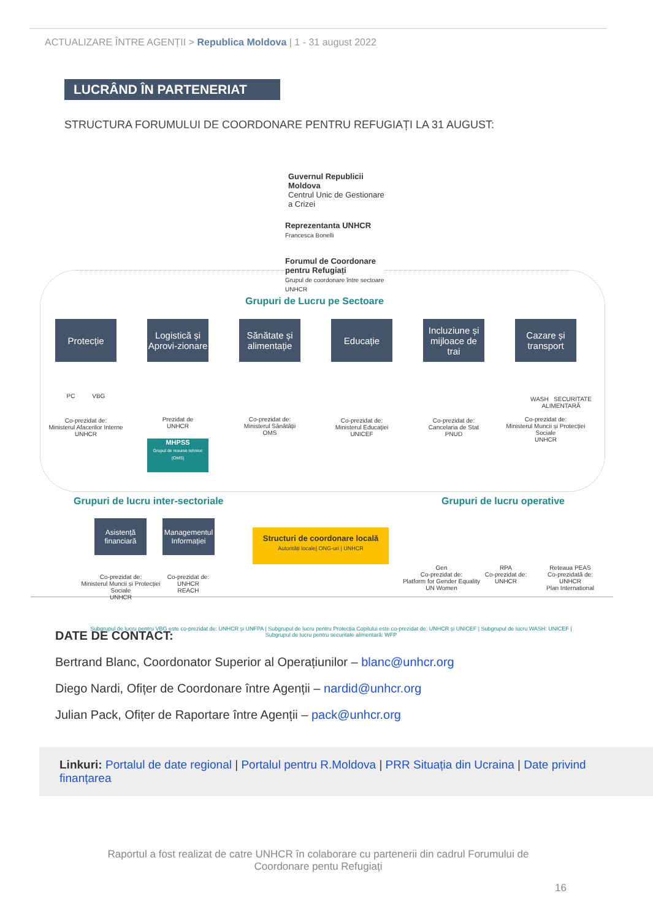ACTUALIZARE ÎNTRE AGENȚII > Republica Moldova | 1 - 31 august 2022
LUCRÂND ÎN PARTENERIAT
STRUCTURA FORUMULUI DE COORDONARE PENTRU REFUGIAȚI LA 31 AUGUST:
Guvernul Republicii
Moldova
Centrul Unic de Gestionare
a Crizei
Reprezentanta UNHCR
Francesca Bonelli
Forumul de Coordonare
pentru Refugiați
Grupul de coordonare între sectoare
UNHCR
Grupuri de Lucru pe Sectoare
Protecție
Logistică și Aprovi-zionare
Sănătate și alimentație
Educație
Incluziune și mijloace de trai
Cazare și transport
PC VBG
WASH SECURITATE ALIMENTARĂ
Co-prezidat de:
Ministerul Afacerilor Interne
UNHCR
Prezidat de
UNHCR
Co-prezidat de:
Ministerul Sănătății
OMS
Co-prezidat de:
Ministerul Educației
UNICEF
Co-prezidat de:
Cancelaria de Stat
PNUD
Co-prezidat de:
Ministerul Muncii și Protecției Sociale
UNHCR
MHPSS
Grupul de resurse tehnice (OMS)
Grupuri de lucru inter-sectoriale
Grupuri de lucru operative
Asistență financiară
Managementul Informației
Structuri de coordonare locală
Autorități locale| ONG-uri | UNHCR
Co-prezidat de:
Ministerul Muncii și Protecției Sociale
UNHCR
Co-prezidat de:
UNHCR
REACH
Gen
Co-prezidat de:
Platform for Gender Equality
UN Women
RPA
Co-prezidat de:
UNHCR
Reteaua PEAS
Co-prezidată de:
UNHCR
Plan International
Subgrupul de lucru pentru VBG este co-prezidat de: UNHCR și UNFPA | Subgrupul de lucru pentru Protecția Copilului este co-prezidat de: UNHCR și UNICEF | Subgrupul de lucru WASH: UNICEF | Subgrupul de lucru pentru securitate alimentară: WFP
DATE DE CONTACT:
Bertrand Blanc, Coordonator Superior al Operațiunilor – blanc@unhcr.org
Diego Nardi, Ofițer de Coordonare între Agenții – nardid@unhcr.org
Julian Pack, Ofițer de Raportare între Agenții – pack@unhcr.org
Linkuri: Portalul de date regional | Portalul pentru R.Moldova | PRR Situația din Ucraina | Date privind finanțarea
Raportul a fost realizat de catre UNHCR în colaborare cu partenerii din cadrul Forumului de
Coordonare pentu Refugiați
16